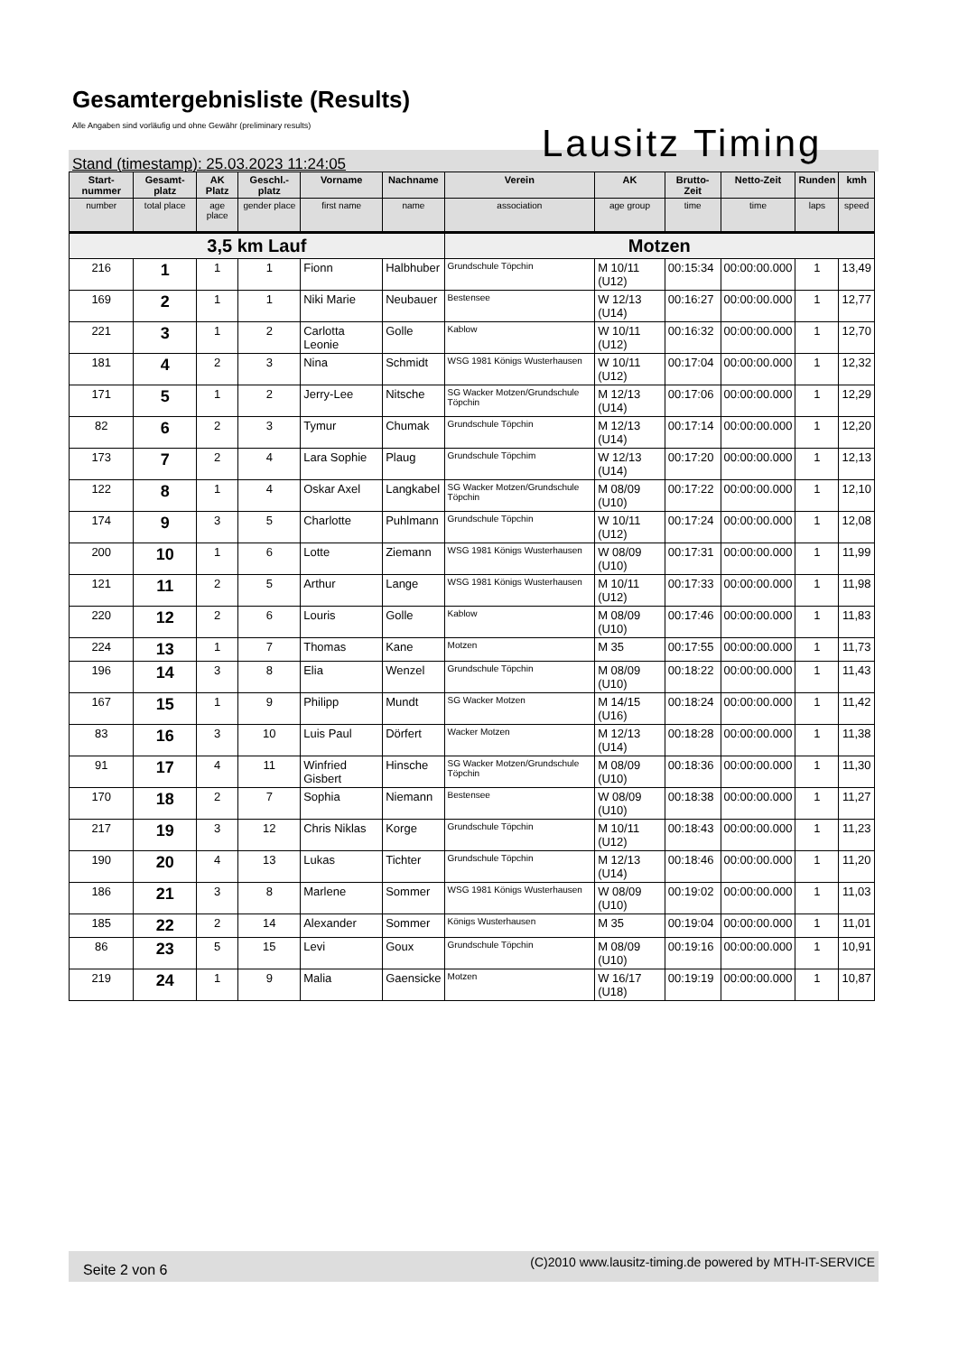Gesamtergebnisliste (Results)
Alle Angaben sind vorläufig und ohne Gewähr (preliminary results)
Lausitz Timing
Stand (timestamp): 25.03.2023 11:24:05
| Start-nummer | Gesamt-platz | AK Platz | Geschl.-platz | Vorname | Nachname | Verein | AK | Brutto-Zeit | Netto-Zeit | Runden | kmh |
| --- | --- | --- | --- | --- | --- | --- | --- | --- | --- | --- | --- |
| number | total place | age place | gender place | first name | name | association | age group | time | time | laps | speed |
| 3,5 km Lauf | | | | | | Motzen | | | | | |
| 216 | 1 | 1 | 1 | Fionn | Halbhuber | Grundschule Töpchin | M 10/11 (U12) | 00:15:34 | 00:00:00.000 | 1 | 13,49 |
| 169 | 2 | 1 | 1 | Niki Marie | Neubauer | Bestensee | W 12/13 (U14) | 00:16:27 | 00:00:00.000 | 1 | 12,77 |
| 221 | 3 | 1 | 2 | Carlotta Leonie | Golle | Kablow | W 10/11 (U12) | 00:16:32 | 00:00:00.000 | 1 | 12,70 |
| 181 | 4 | 2 | 3 | Nina | Schmidt | WSG 1981 Königs Wusterhausen | W 10/11 (U12) | 00:17:04 | 00:00:00.000 | 1 | 12,32 |
| 171 | 5 | 1 | 2 | Jerry-Lee | Nitsche | SG Wacker Motzen/Grundschule Töpchin | M 12/13 (U14) | 00:17:06 | 00:00:00.000 | 1 | 12,29 |
| 82 | 6 | 2 | 3 | Tymur | Chumak | Grundschule Töpchin | M 12/13 (U14) | 00:17:14 | 00:00:00.000 | 1 | 12,20 |
| 173 | 7 | 2 | 4 | Lara Sophie | Plaug | Grundschule Töpchim | W 12/13 (U14) | 00:17:20 | 00:00:00.000 | 1 | 12,13 |
| 122 | 8 | 1 | 4 | Oskar Axel | Langkabel | SG Wacker Motzen/Grundschule Töpchin | M 08/09 (U10) | 00:17:22 | 00:00:00.000 | 1 | 12,10 |
| 174 | 9 | 3 | 5 | Charlotte | Puhlmann | Grundschule Töpchin | W 10/11 (U12) | 00:17:24 | 00:00:00.000 | 1 | 12,08 |
| 200 | 10 | 1 | 6 | Lotte | Ziemann | WSG 1981 Königs Wusterhausen | W 08/09 (U10) | 00:17:31 | 00:00:00.000 | 1 | 11,99 |
| 121 | 11 | 2 | 5 | Arthur | Lange | WSG 1981 Königs Wusterhausen | M 10/11 (U12) | 00:17:33 | 00:00:00.000 | 1 | 11,98 |
| 220 | 12 | 2 | 6 | Louris | Golle | Kablow | M 08/09 (U10) | 00:17:46 | 00:00:00.000 | 1 | 11,83 |
| 224 | 13 | 1 | 7 | Thomas | Kane | Motzen | M 35 | 00:17:55 | 00:00:00.000 | 1 | 11,73 |
| 196 | 14 | 3 | 8 | Elia | Wenzel | Grundschule Töpchin | M 08/09 (U10) | 00:18:22 | 00:00:00.000 | 1 | 11,43 |
| 167 | 15 | 1 | 9 | Philipp | Mundt | SG Wacker Motzen | M 14/15 (U16) | 00:18:24 | 00:00:00.000 | 1 | 11,42 |
| 83 | 16 | 3 | 10 | Luis Paul | Dörfert | Wacker Motzen | M 12/13 (U14) | 00:18:28 | 00:00:00.000 | 1 | 11,38 |
| 91 | 17 | 4 | 11 | Winfried Gisbert | Hinsche | SG Wacker Motzen/Grundschule Töpchin | M 08/09 (U10) | 00:18:36 | 00:00:00.000 | 1 | 11,30 |
| 170 | 18 | 2 | 7 | Sophia | Niemann | Bestensee | W 08/09 (U10) | 00:18:38 | 00:00:00.000 | 1 | 11,27 |
| 217 | 19 | 3 | 12 | Chris Niklas | Korge | Grundschule Töpchin | M 10/11 (U12) | 00:18:43 | 00:00:00.000 | 1 | 11,23 |
| 190 | 20 | 4 | 13 | Lukas | Tichter | Grundschule Töpchin | M 12/13 (U14) | 00:18:46 | 00:00:00.000 | 1 | 11,20 |
| 186 | 21 | 3 | 8 | Marlene | Sommer | WSG 1981 Königs Wusterhausen | W 08/09 (U10) | 00:19:02 | 00:00:00.000 | 1 | 11,03 |
| 185 | 22 | 2 | 14 | Alexander | Sommer | Königs Wusterhausen | M 35 | 00:19:04 | 00:00:00.000 | 1 | 11,01 |
| 86 | 23 | 5 | 15 | Levi | Goux | Grundschule Töpchin | M 08/09 (U10) | 00:19:16 | 00:00:00.000 | 1 | 10,91 |
| 219 | 24 | 1 | 9 | Malia | Gaensicke | Motzen | W 16/17 (U18) | 00:19:19 | 00:00:00.000 | 1 | 10,87 |
Seite 2 von 6 (C)2010 www.lausitz-timing.de powered by MTH-IT-SERVICE